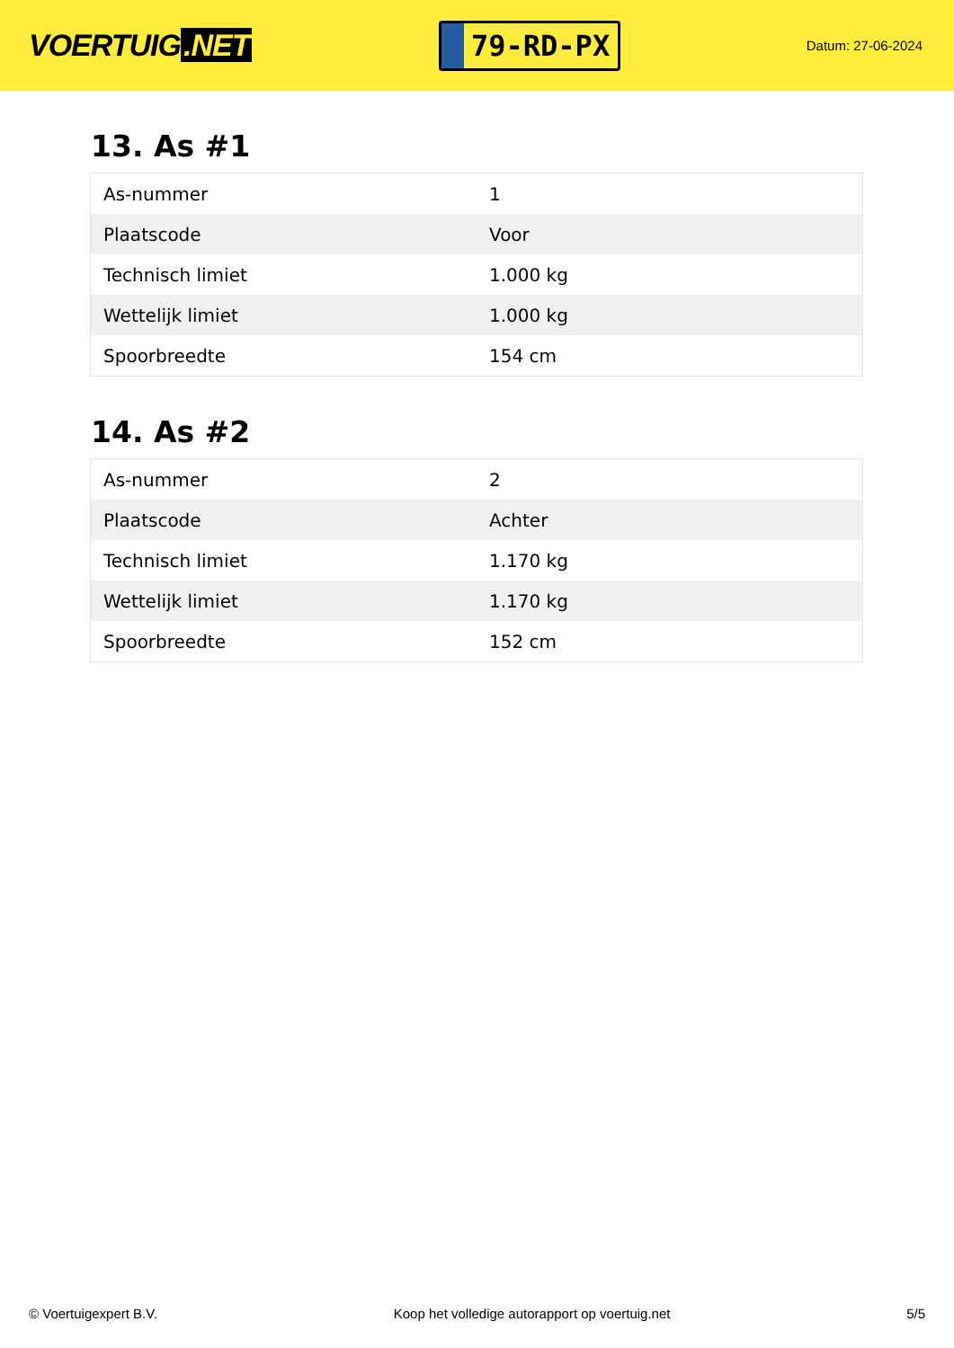VOERTUIG.NET
79-RD-PX
Datum: 27-06-2024
13. As #1
| As-nummer | 1 |
| Plaatscode | Voor |
| Technisch limiet | 1.000 kg |
| Wettelijk limiet | 1.000 kg |
| Spoorbreedte | 154 cm |
14. As #2
| As-nummer | 2 |
| Plaatscode | Achter |
| Technisch limiet | 1.170 kg |
| Wettelijk limiet | 1.170 kg |
| Spoorbreedte | 152 cm |
© Voertuigexpert B.V. Koop het volledige autorapport op voertuig.net 5/5